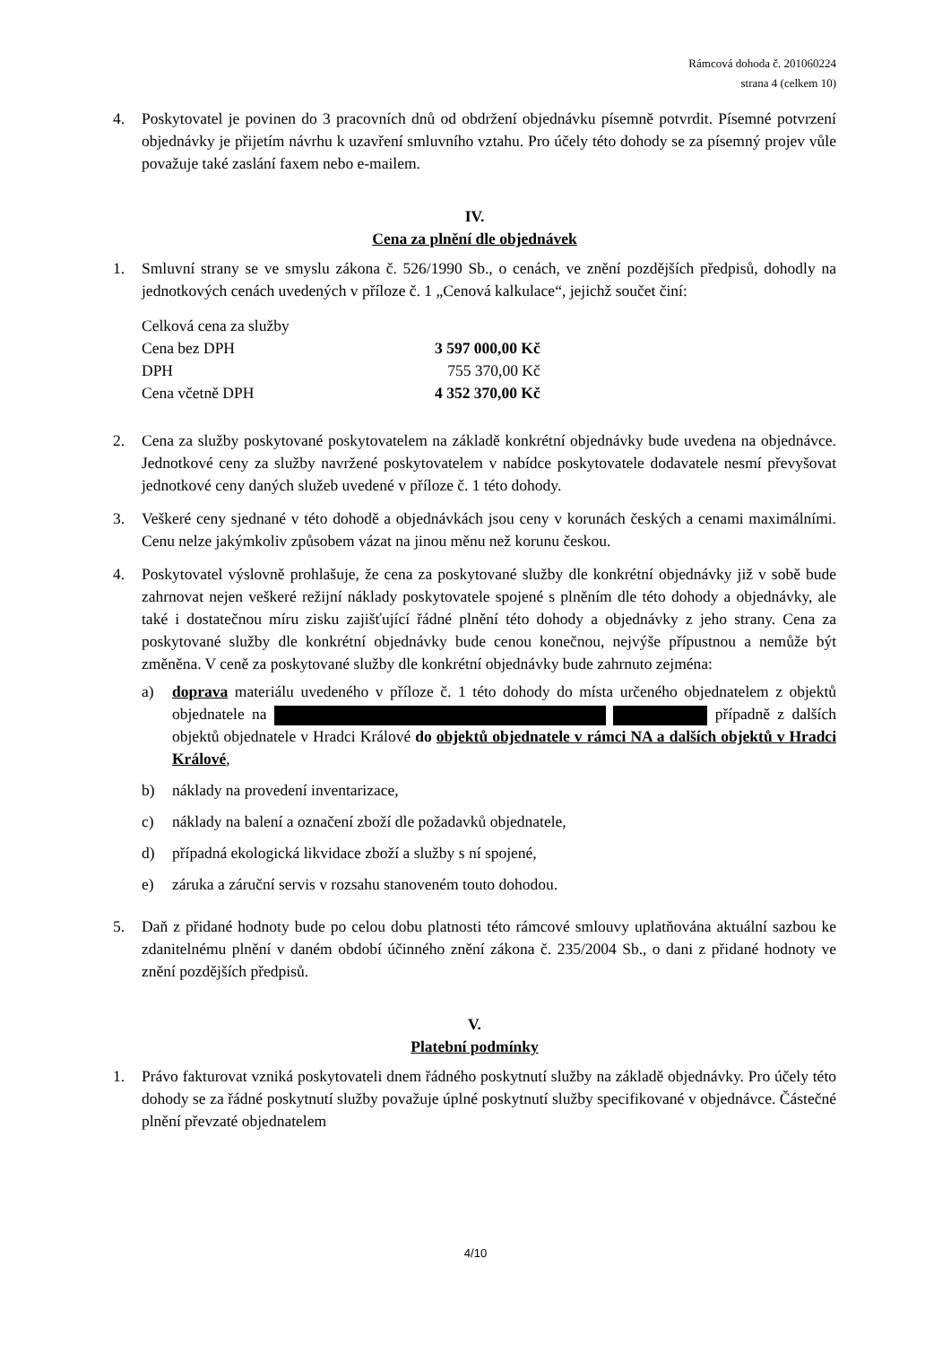Rámcová dohoda č. 201060224
strana 4 (celkem 10)
4. Poskytovatel je povinen do 3 pracovních dnů od obdržení objednávku písemně potvrdit. Písemné potvrzení objednávky je přijetím návrhu k uzavření smluvního vztahu. Pro účely této dohody se za písemný projev vůle považuje také zaslání faxem nebo e-mailem.
IV.
Cena za plnění dle objednávek
1. Smluvní strany se ve smyslu zákona č. 526/1990 Sb., o cenách, ve znění pozdějších předpisů, dohodly na jednotkových cenách uvedených v příloze č. 1 „Cenová kalkulace“, jejichž součet činí:
| Celková cena za služby | |
| Cena bez DPH | 3 597 000,00 Kč |
| DPH | 755 370,00 Kč |
| Cena včetně DPH | 4 352 370,00 Kč |
2. Cena za služby poskytované poskytovatelem na základě konkrétní objednávky bude uvedena na objednávce. Jednotkové ceny za služby navržené poskytovatelem v nabídce poskytovatele dodavatele nesmí převyšovat jednotkové ceny daných služeb uvedené v příloze č. 1 této dohody.
3. Veškeré ceny sjednané v této dohodě a objednávkách jsou ceny v korunách českých a cenami maximálními. Cenu nelze jakýmkoliv způsobem vázat na jinou měnu než korunu českou.
4. Poskytovatel výslovně prohlašuje, že cena za poskytované služby dle konkrétní objednávky již v sobě bude zahrnovat nejen veškeré režijní náklady poskytovatele spojené s plněním dle této dohody a objednávky, ale také i dostatečnou míru zisku zajišťující řádné plnění této dohody a objednávky z jeho strany. Cena za poskytované služby dle konkrétní objednávky bude cenou konečnou, nejvýše přípustnou a nemůže být změněna. V ceně za poskytované služby dle konkrétní objednávky bude zahrnuto zejména:
a) doprava materiálu uvedeného v příloze č. 1 této dohody do místa určeného objednatelem z objektů objednatele na případně z dalších objektů objednatele v Hradci Králové do objektů objednatele v rámci NA a dalších objektů v Hradci Králové,
b) náklady na provedení inventarizace,
c) náklady na balení a označení zboží dle požadavků objednatele,
d) případná ekologická likvidace zboží a služby s ní spojené,
e) záruka a záruční servis v rozsahu stanoveném touto dohodou.
5. Daň z přidané hodnoty bude po celou dobu platnosti této rámcové smlouvy uplatňována aktuální sazbou ke zdanitelnému plnění v daném období účinného znění zákona č. 235/2004 Sb., o dani z přidané hodnoty ve znění pozdějších předpisů.
V.
Platební podmínky
1. Právo fakturovat vzniká poskytovateli dnem řádného poskytnutí služby na základě objednávky. Pro účely této dohody se za řádné poskytnutí služby považuje úplné poskytnutí služby specifikované v objednávce. Částečné plnění převzaté objednatelem
4/10